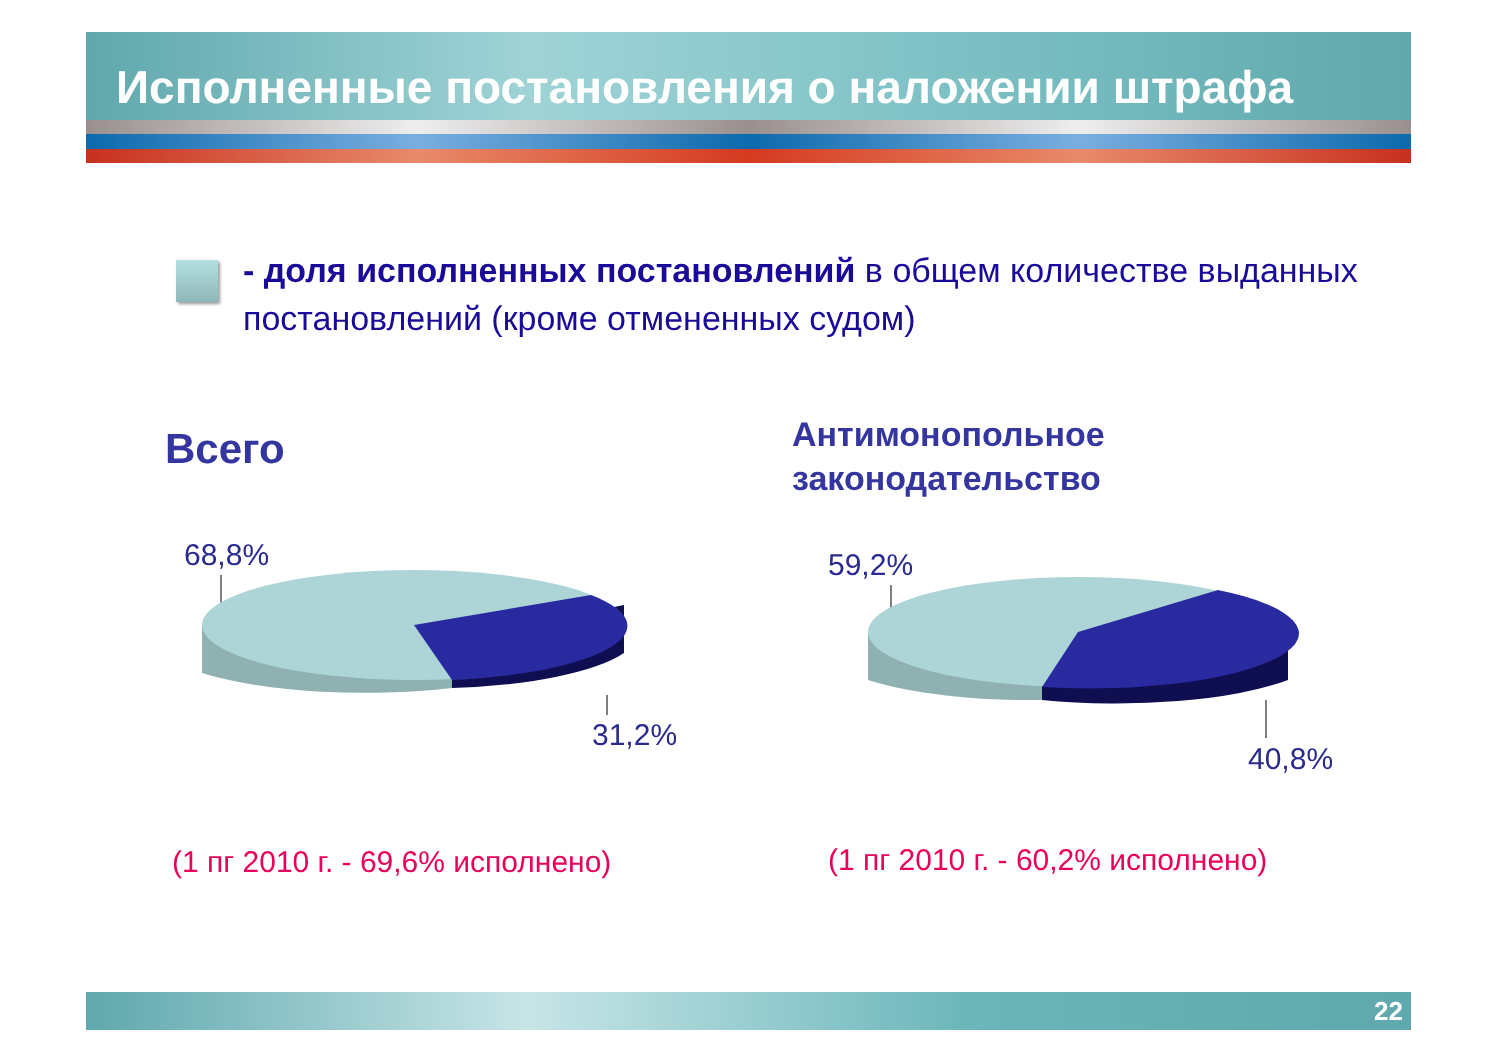Исполненные постановления о наложении штрафа
- доля исполненных постановлений в общем количестве выданных постановлений (кроме отмененных судом)
Всего
Антимонопольное
законодательство
68,8%
31,2%
59,2%
40,8%
(1 пг 2010 г. - 69,6% исполнено)
(1 пг 2010 г. - 60,2% исполнено)
22